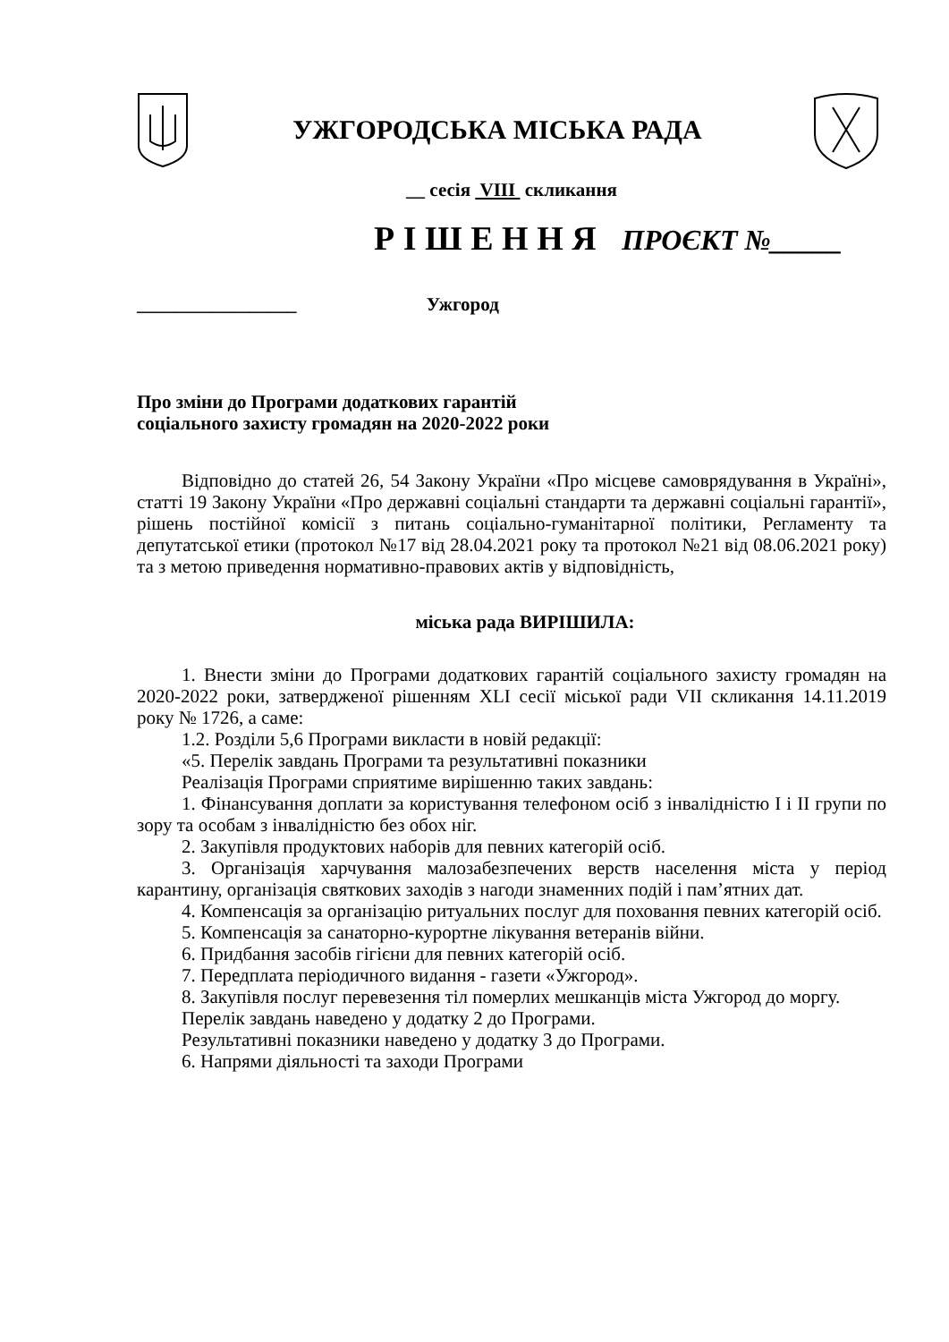УЖГОРОДСЬКА МІСЬКА РАДА
__ сесія VIII скликання
Р І Ш Е Н Н Я ПРОЄКТ №_____
_________________ Ужгород
Про зміни до Програми додаткових гарантій
соціального захисту громадян на 2020-2022 роки
Відповідно до статей 26, 54 Закону України «Про місцеве самоврядування в Україні», статті 19 Закону України «Про державні соціальні стандарти та державні соціальні гарантії», рішень постійної комісії з питань соціально-гуманітарної політики, Регламенту та депутатської етики (протокол №17 від 28.04.2021 року та протокол №21 від 08.06.2021 року) та з метою приведення нормативно-правових актів у відповідність,
міська рада ВИРІШИЛА:
1. Внести зміни до Програми додаткових гарантій соціального захисту громадян на 2020-2022 роки, затвердженої рішенням XLI сесії міської ради VII скликання 14.11.2019 року № 1726, а саме:
1.2. Розділи 5,6 Програми викласти в новій редакції:
«5. Перелік завдань Програми та результативні показники
Реалізація Програми сприятиме вирішенню таких завдань:
1. Фінансування доплати за користування телефоном осіб з інвалідністю І і ІІ групи по зору та особам з інвалідністю без обох ніг.
2. Закупівля продуктових наборів для певних категорій осіб.
3. Організація харчування малозабезпечених верств населення міста у період карантину, організація святкових заходів з нагоди знаменних подій і пам’ятних дат.
4. Компенсація за організацію ритуальних послуг для поховання певних категорій осіб.
5. Компенсація за санаторно-курортне лікування ветеранів війни.
6. Придбання засобів гігієни для певних категорій осіб.
7. Передплата періодичного видання - газети «Ужгород».
8. Закупівля послуг перевезення тіл померлих мешканців міста Ужгород до моргу.
Перелік завдань наведено у додатку 2 до Програми.
Результативні показники наведено у додатку 3 до Програми.
6. Напрями діяльності та заходи Програми